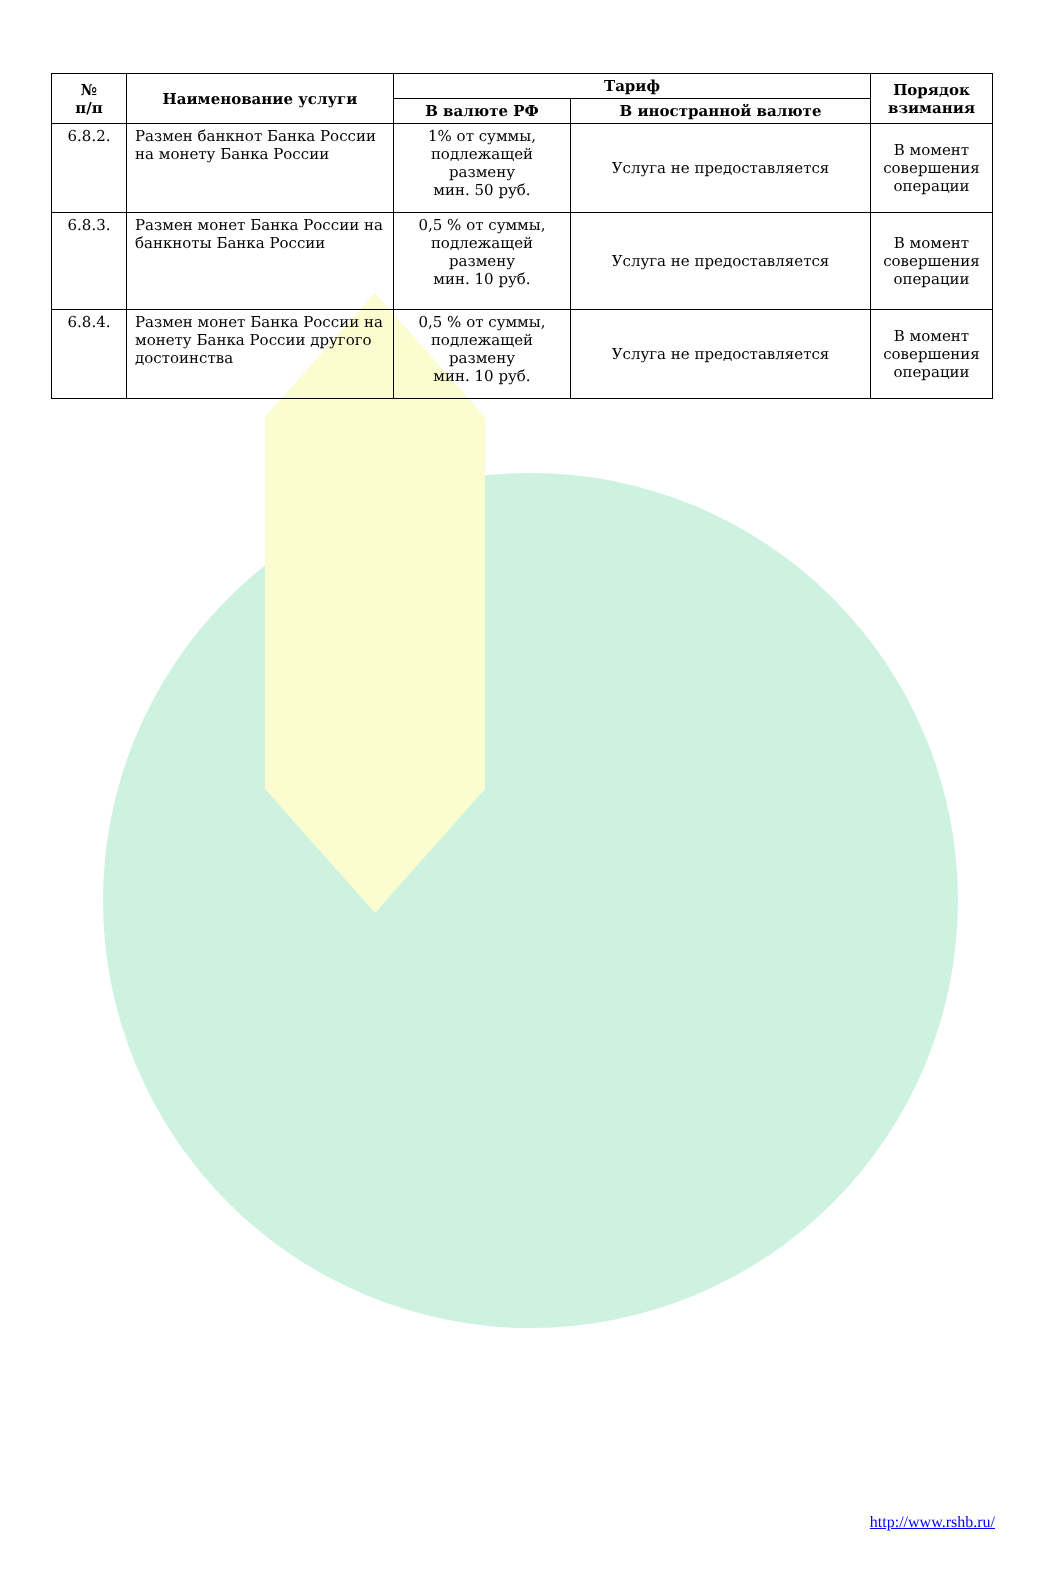| № п/п | Наименование услуги | Тариф | | Порядок взимания |
| --- | --- | --- | --- | --- |
| | | В валюте РФ | В иностранной валюте | |
| 6.8.2. | Размен банкнот Банка России на монету Банка России | 1% от суммы, подлежащей размену мин. 50 руб. | Услуга не предоставляется | В момент совершения операции |
| 6.8.3. | Размен монет Банка России на банкноты Банка России | 0,5 % от суммы, подлежащей размену мин. 10 руб. | Услуга не предоставляется | В момент совершения операции |
| 6.8.4. | Размен монет Банка России на монету Банка России другого достоинства | 0,5 % от суммы, подлежащей размену мин. 10 руб. | Услуга не предоставляется | В момент совершения операции |
http://www.rshb.ru/